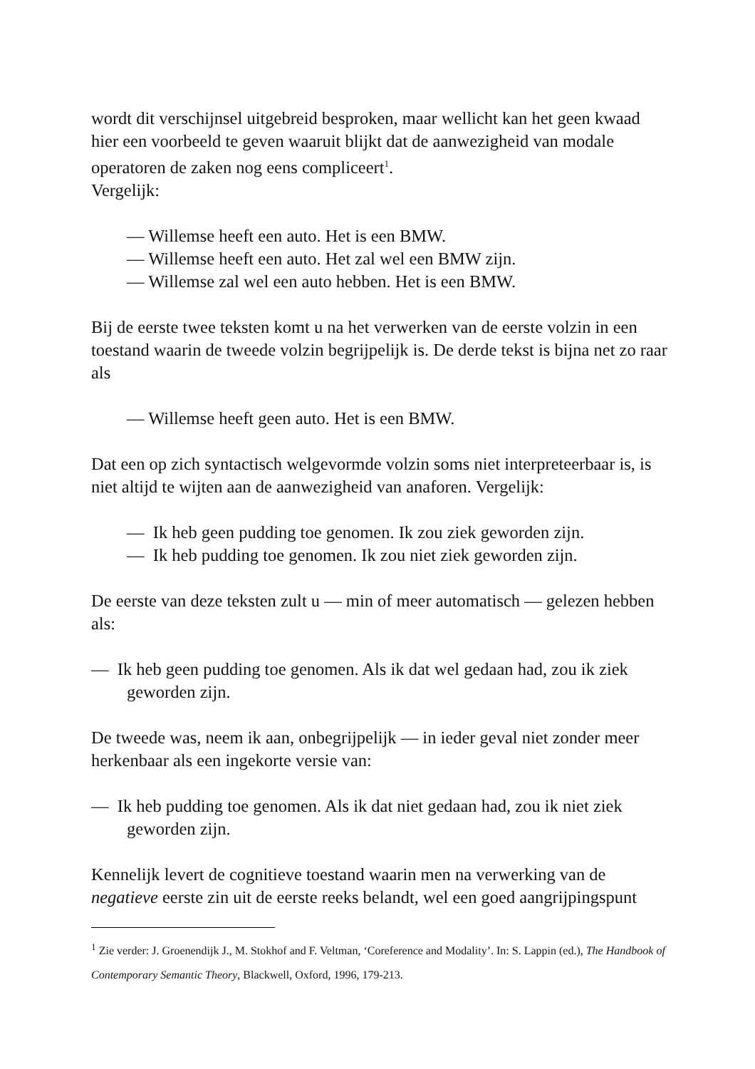wordt dit verschijnsel uitgebreid besproken, maar wellicht kan het geen kwaad hier een voorbeeld te geven waaruit blijkt dat de aanwezigheid van modale operatoren de zaken nog eens compliceert<sup>1</sup>.
Vergelijk:
— Willemse heeft een auto. Het is een BMW.
— Willemse heeft een auto. Het zal wel een BMW zijn.
— Willemse zal wel een auto hebben. Het is een BMW.
Bij de eerste twee teksten komt u na het verwerken van de eerste volzin in een toestand waarin de tweede volzin begrijpelijk is. De derde tekst is bijna net zo raar als
— Willemse heeft geen auto. Het is een BMW.
Dat een op zich syntactisch welgevormde volzin soms niet interpreteerbaar is, is niet altijd te wijten aan de aanwezigheid van anaforen. Vergelijk:
— Ik heb geen pudding toe genomen. Ik zou ziek geworden zijn.
— Ik heb pudding toe genomen. Ik zou niet ziek geworden zijn.
De eerste van deze teksten zult u — min of meer automatisch — gelezen hebben als:
— Ik heb geen pudding toe genomen. Als ik dat wel gedaan had, zou ik ziek geworden zijn.
De tweede was, neem ik aan, onbegrijpelijk — in ieder geval niet zonder meer herkenbaar als een ingekorte versie van:
— Ik heb pudding toe genomen. Als ik dat niet gedaan had, zou ik niet ziek geworden zijn.
Kennelijk levert de cognitieve toestand waarin men na verwerking van de negatieve eerste zin uit de eerste reeks belandt, wel een goed aangrijpingspunt
<sup>1</sup> Zie verder: J. Groenendijk J., M. Stokhof and F. Veltman, ‘Coreference and Modality’. In: S. Lappin (ed.), The Handbook of Contemporary Semantic Theory, Blackwell, Oxford, 1996, 179-213.